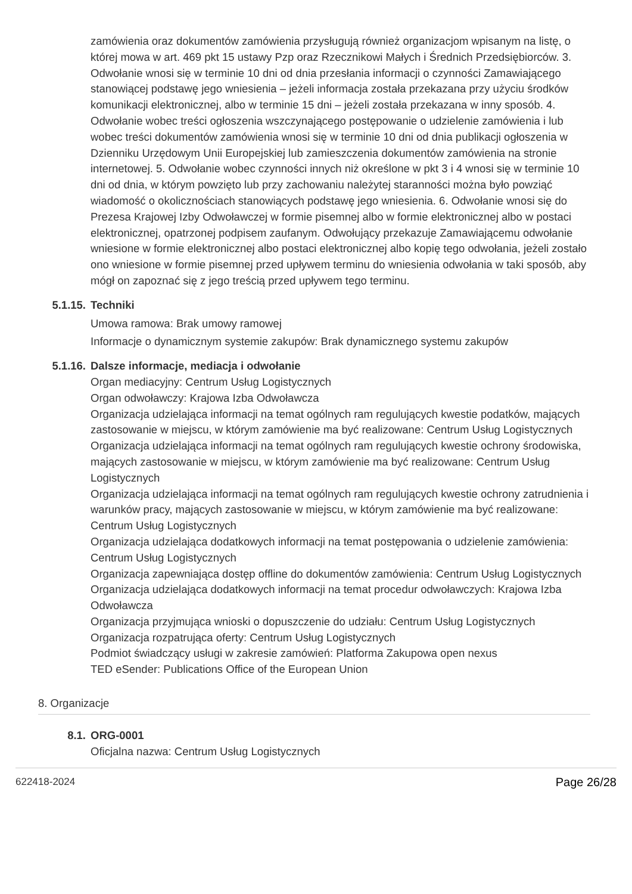zamówienia oraz dokumentów zamówienia przysługują również organizacjom wpisanym na listę, o której mowa w art. 469 pkt 15 ustawy Pzp oraz Rzecznikowi Małych i Średnich Przedsiębiorców. 3. Odwołanie wnosi się w terminie 10 dni od dnia przesłania informacji o czynności Zamawiającego stanowiącej podstawę jego wniesienia – jeżeli informacja została przekazana przy użyciu środków komunikacji elektronicznej, albo w terminie 15 dni – jeżeli została przekazana w inny sposób. 4. Odwołanie wobec treści ogłoszenia wszczynającego postępowanie o udzielenie zamówienia i lub wobec treści dokumentów zamówienia wnosi się w terminie 10 dni od dnia publikacji ogłoszenia w Dzienniku Urzędowym Unii Europejskiej lub zamieszczenia dokumentów zamówienia na stronie internetowej. 5. Odwołanie wobec czynności innych niż określone w pkt 3 i 4 wnosi się w terminie 10 dni od dnia, w którym powzięto lub przy zachowaniu należytej staranności można było powziąć wiadomość o okolicznościach stanowiących podstawę jego wniesienia. 6. Odwołanie wnosi się do Prezesa Krajowej Izby Odwoławczej w formie pisemnej albo w formie elektronicznej albo w postaci elektronicznej, opatrzonej podpisem zaufanym. Odwołujący przekazuje Zamawiającemu odwołanie wniesione w formie elektronicznej albo postaci elektronicznej albo kopię tego odwołania, jeżeli zostało ono wniesione w formie pisemnej przed upływem terminu do wniesienia odwołania w taki sposób, aby mógł on zapoznać się z jego treścią przed upływem tego terminu.
5.1.15. Techniki
Umowa ramowa: Brak umowy ramowej
Informacje o dynamicznym systemie zakupów: Brak dynamicznego systemu zakupów
5.1.16. Dalsze informacje, mediacja i odwołanie
Organ mediacyjny: Centrum Usług Logistycznych
Organ odwoławczy: Krajowa Izba Odwoławcza
Organizacja udzielająca informacji na temat ogólnych ram regulujących kwestie podatków, mających zastosowanie w miejscu, w którym zamówienie ma być realizowane: Centrum Usług Logistycznych
Organizacja udzielająca informacji na temat ogólnych ram regulujących kwestie ochrony środowiska, mających zastosowanie w miejscu, w którym zamówienie ma być realizowane: Centrum Usług Logistycznych
Organizacja udzielająca informacji na temat ogólnych ram regulujących kwestie ochrony zatrudnienia i warunków pracy, mających zastosowanie w miejscu, w którym zamówienie ma być realizowane: Centrum Usług Logistycznych
Organizacja udzielająca dodatkowych informacji na temat postępowania o udzielenie zamówienia: Centrum Usług Logistycznych
Organizacja zapewniająca dostęp offline do dokumentów zamówienia: Centrum Usług Logistycznych
Organizacja udzielająca dodatkowych informacji na temat procedur odwoławczych: Krajowa Izba Odwoławcza
Organizacja przyjmująca wnioski o dopuszczenie do udziału: Centrum Usług Logistycznych
Organizacja rozpatrująca oferty: Centrum Usług Logistycznych
Podmiot świadczący usługi w zakresie zamówień: Platforma Zakupowa open nexus
TED eSender: Publications Office of the European Union
8. Organizacje
8.1. ORG-0001
Oficjalna nazwa: Centrum Usług Logistycznych
622418-2024 Page 26/28